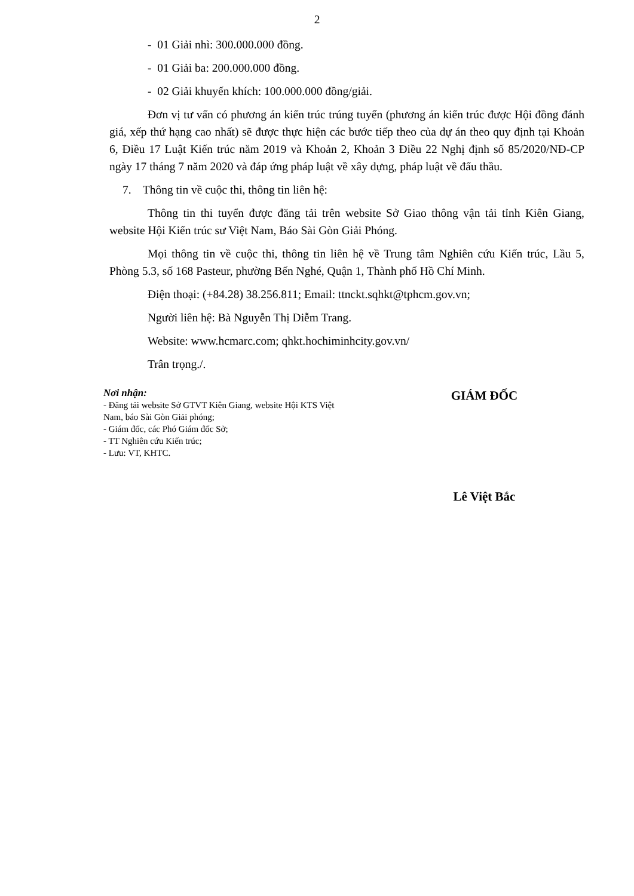2
- 01 Giải nhì: 300.000.000 đồng.
- 01 Giải ba: 200.000.000 đồng.
- 02 Giải khuyến khích: 100.000.000 đồng/giải.
Đơn vị tư vấn có phương án kiến trúc trúng tuyển (phương án kiến trúc được Hội đồng đánh giá, xếp thứ hạng cao nhất) sẽ được thực hiện các bước tiếp theo của dự án theo quy định tại Khoản 6, Điều 17 Luật Kiến trúc năm 2019 và Khoản 2, Khoản 3 Điều 22 Nghị định số 85/2020/NĐ-CP ngày 17 tháng 7 năm 2020 và đáp ứng pháp luật về xây dựng, pháp luật về đấu thầu.
7. Thông tin về cuộc thi, thông tin liên hệ:
Thông tin thi tuyển được đăng tải trên website Sở Giao thông vận tải tỉnh Kiên Giang, website Hội Kiến trúc sư Việt Nam, Báo Sài Gòn Giải Phóng.
Mọi thông tin về cuộc thi, thông tin liên hệ về Trung tâm Nghiên cứu Kiến trúc, Lầu 5, Phòng 5.3, số 168 Pasteur, phường Bến Nghé, Quận 1, Thành phố Hồ Chí Minh.
Điện thoại: (+84.28) 38.256.811; Email: ttnckt.sqhkt@tphcm.gov.vn;
Người liên hệ: Bà Nguyễn Thị Diễm Trang.
Website: www.hcmarc.com; qhkt.hochiminhcity.gov.vn/
Trân trọng./.
Nơi nhận:
- Đăng tải website Sở GTVT Kiên Giang, website Hội KTS Việt Nam, báo Sài Gòn Giải phóng;
- Giám đốc, các Phó Giám đốc Sở;
- TT Nghiên cứu Kiến trúc;
- Lưu: VT, KHTC.
GIÁM ĐỐC
Lê Việt Bắc